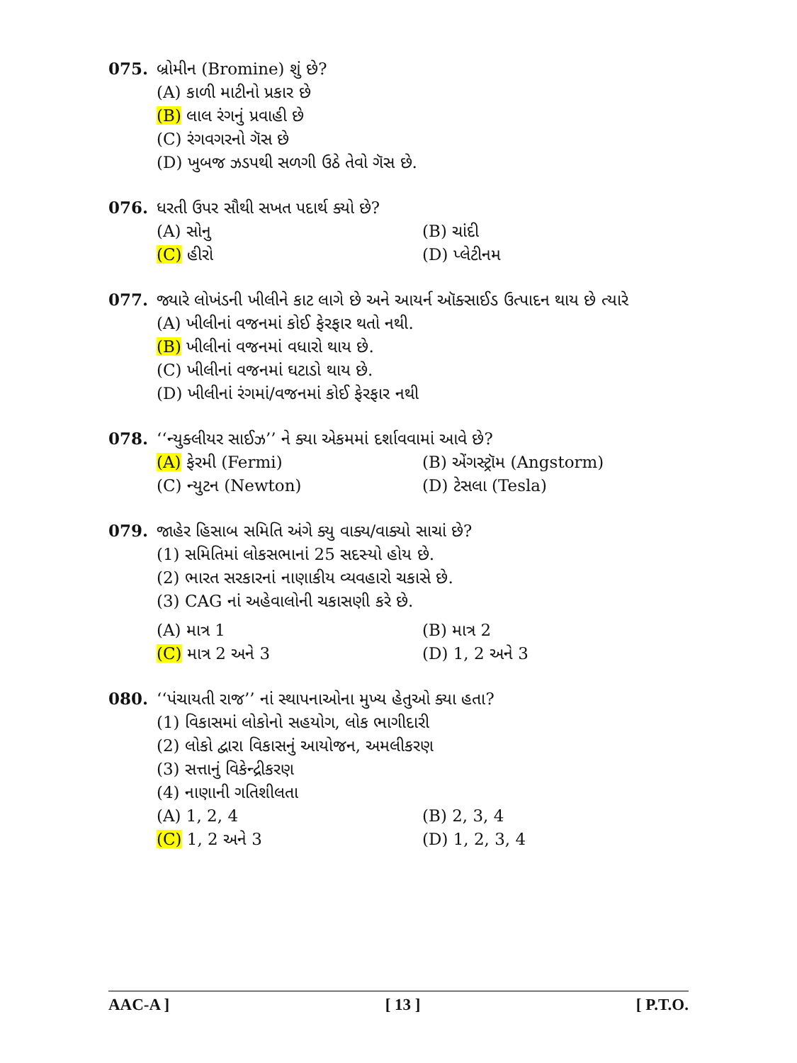075. બ્રોમીન (Bromine) શું છે?
(A) કાળી માટીનો પ્રકાર છે
(B) લાલ રંગનું પ્રવાહી છે
(C) રંગવગરનો ગૅસ છે
(D) ખુબજ ઝડપથી સળગી ઉઠે તેવો ગૅસ છે.
076. ધરતી ઉપર સૌથી સખત પદાર્થ ક્યો છે?
(A) સોનુ (B) ચાંદી
(C) હીરો (D) પ્લેટીનમ
077. જ્યારે લોખંડની ખીલીને કાટ લાગે છે અને આયર્ન ઑક્સાઈડ ઉત્પાદન થાય છે ત્યારે
(A) ખીલીનાં વજનમાં કોઈ ફેરફાર થતો નથી.
(B) ખીલીનાં વજનમાં વધારો થાય છે.
(C) ખીલીનાં વજનમાં ઘટાડો થાય છે.
(D) ખીલીનાં રંગમાં/વજનમાં કોઈ ફેરફાર નથી
078. ‘‘ન્યુક્લીયર સાઈઝ’’ ને ક્યા એકમમાં દર્શાવવામાં આવે છે?
(A) ફેરમી (Fermi) (B) એંગસ્ટ્રૉમ (Angstorm)
(C) ન્યુટન (Newton) (D) ટેસલા (Tesla)
079. જાહેર હિસાબ સમિતિ અંગે ક્યુ વાક્ય/વાક્યો સાચાં છે?
(1) સમિતિમાં લોકસભાનાં 25 સદસ્યો હોય છે.
(2) ભારત સરકારનાં નાણાકીય વ્યવહારો ચકાસે છે.
(3) CAG નાં અહેવાલોની ચકાસણી કરે છે.
(A) માત્ર 1 (B) માત્ર 2
(C) માત્ર 2 અને 3 (D) 1, 2 અને 3
080. ‘‘પંચાયતી રાજ’’ નાં સ્થાપનાઓના મુખ્ય હેતુઓ ક્યા હતા?
(1) વિકાસમાં લોકોનો સહયોગ, લોક ભાગીદારી
(2) લોકો દ્વારા વિકાસનું આયોજન, અમલીકરણ
(3) સત્તાનું વિકેન્દ્રીકરણ
(4) નાણાની ગતિશીલતા
(A) 1, 2, 4 (B) 2, 3, 4
(C) 1, 2 અને 3 (D) 1, 2, 3, 4
AAC-A ] [ 13 ] [ P.T.O.